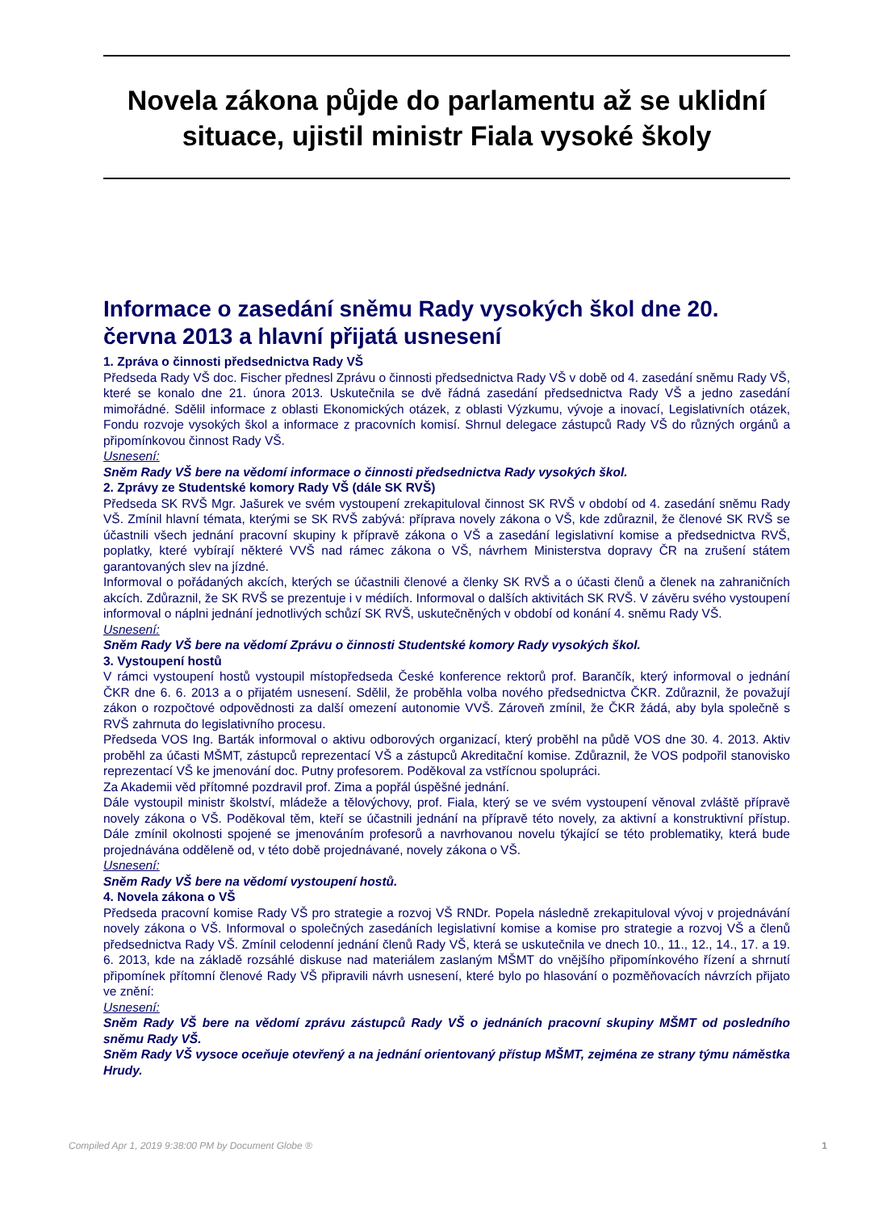Novela zákona půjde do parlamentu až se uklidní situace, ujistil ministr Fiala vysoké školy
Informace o zasedání sněmu Rady vysokých škol dne 20. června 2013 a hlavní přijatá usnesení
1. Zpráva o činnosti předsednictva Rady VŠ
Předseda Rady VŠ doc. Fischer přednesl Zprávu o činnosti předsednictva Rady VŠ v době od 4. zasedání sněmu Rady VŠ, které se konalo dne 21. února 2013. Uskutečnila se dvě řádná zasedání předsednictva Rady VŠ a jedno zasedání mimořádné. Sdělil informace z oblasti Ekonomických otázek, z oblasti Výzkumu, vývoje a inovací, Legislativních otázek, Fondu rozvoje vysokých škol a informace z pracovních komisí. Shrnul delegace zástupců Rady VŠ do různých orgánů a připomínkovou činnost Rady VŠ.
Usnesení:
Sněm Rady VŠ bere na vědomí informace o činnosti předsednictva Rady vysokých škol.
2. Zprávy ze Studentské komory Rady VŠ (dále SK RVŠ)
Předseda SK RVŠ Mgr. Jašurek ve svém vystoupení zrekapituloval činnost SK RVŠ v období od 4. zasedání sněmu Rady VŠ. Zmínil hlavní témata, kterými se SK RVŠ zabývá: příprava novely zákona o VŠ, kde zdůraznil, že členové SK RVŠ se účastnili všech jednání pracovní skupiny k přípravě zákona o VŠ a zasedání legislativní komise a předsednictva RVŠ, poplatky, které vybírají některé VVŠ nad rámec zákona o VŠ, návrhem Ministerstva dopravy ČR na zrušení státem garantovaných slev na jízdné.
Informoval o pořádaných akcích, kterých se účastnili členové a členky SK RVŠ a o účasti členů a členek na zahraničních akcích. Zdůraznil, že SK RVŠ se prezentuje i v médiích. Informoval o dalších aktivitách SK RVŠ. V závěru svého vystoupení informoval o náplni jednání jednotlivých schůzí SK RVŠ, uskutečněných v období od konání 4. sněmu Rady VŠ.
Usnesení:
Sněm Rady VŠ bere na vědomí Zprávu o činnosti Studentské komory Rady vysokých škol.
3. Vystoupení hostů
V rámci vystoupení hostů vystoupil místopředseda České konference rektorů prof. Barančík, který informoval o jednání ČKR dne 6. 6. 2013 a o přijatém usnesení. Sdělil, že proběhla volba nového předsednictva ČKR. Zdůraznil, že považují zákon o rozpočtové odpovědnosti za další omezení autonomie VVŠ. Zároveň zmínil, že ČKR žádá, aby byla společně s RVŠ zahrnuta do legislativního procesu.
Předseda VOS Ing. Barták informoval o aktivu odborových organizací, který proběhl na půdě VOS dne 30. 4. 2013. Aktiv proběhl za účasti MŠMT, zástupců reprezentací VŠ a zástupců Akreditační komise. Zdůraznil, že VOS podpořil stanovisko reprezentací VŠ ke jmenování doc. Putny profesorem. Poděkoval za vstřícnou spolupráci.
Za Akademii věd přítomné pozdravil prof. Zima a popřál úspěšné jednání.
Dále vystoupil ministr školství, mládeže a tělovýchovy, prof. Fiala, který se ve svém vystoupení věnoval zvláště přípravě novely zákona o VŠ. Poděkoval těm, kteří se účastnili jednání na přípravě této novely, za aktivní a konstruktivní přístup. Dále zmínil okolnosti spojené se jmenováním profesorů a navrhovanou novelu týkající se této problematiky, která bude projednávána odděleně od, v této době projednávané, novely zákona o VŠ.
Usnesení:
Sněm Rady VŠ bere na vědomí vystoupení hostů.
4. Novela zákona o VŠ
Předseda pracovní komise Rady VŠ pro strategie a rozvoj VŠ RNDr. Popela následně zrekapituloval vývoj v projednávání novely zákona o VŠ. Informoval o společných zasedáních legislativní komise a komise pro strategie a rozvoj VŠ a členů předsednictva Rady VŠ. Zmínil celodenní jednání členů Rady VŠ, která se uskutečnila ve dnech 10., 11., 12., 14., 17. a 19. 6. 2013, kde na základě rozsáhlé diskuse nad materiálem zaslaným MŠMT do vnějšího připomínkového řízení a shrnutí připomínek přítomní členové Rady VŠ připravili návrh usnesení, které bylo po hlasování o pozměňovacích návrzích přijato ve znění:
Usnesení:
Sněm Rady VŠ bere na vědomí zprávu zástupců Rady VŠ o jednáních pracovní skupiny MŠMT od posledního sněmu Rady VŠ.
Sněm Rady VŠ vysoce oceňuje otevřený a na jednání orientovaný přístup MŠMT, zejména ze strany týmu náměstka Hrudy.
Compiled Apr 1, 2019 9:38:00 PM by Document Globe ® 1